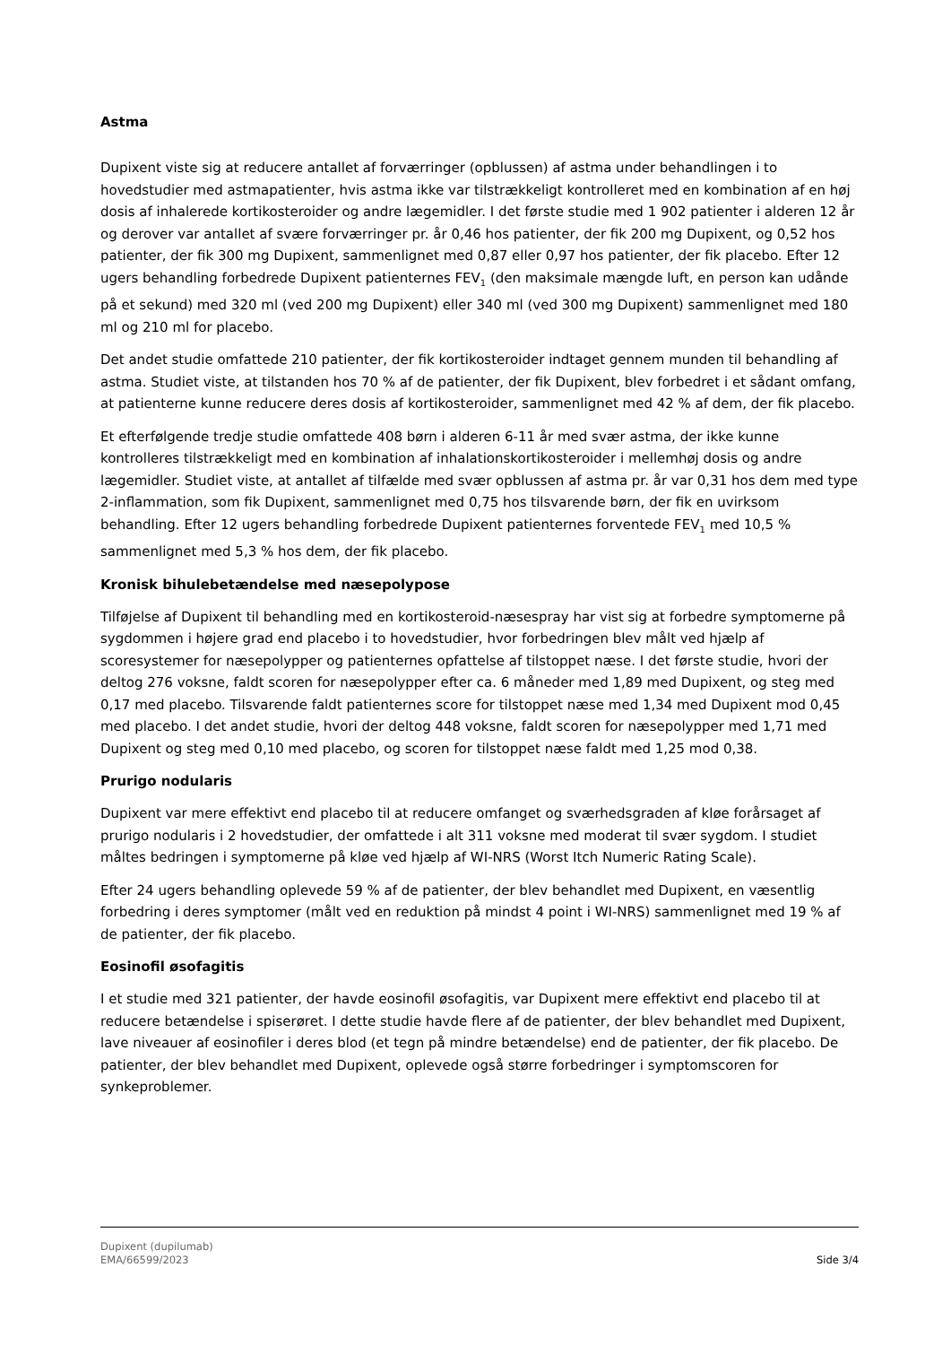Astma
Dupixent viste sig at reducere antallet af forværringer (opblussen) af astma under behandlingen i to hovedstudier med astmapatienter, hvis astma ikke var tilstrækkeligt kontrolleret med en kombination af en høj dosis af inhalerede kortikosteroider og andre lægemidler. I det første studie med 1 902 patienter i alderen 12 år og derover var antallet af svære forværringer pr. år 0,46 hos patienter, der fik 200 mg Dupixent, og 0,52 hos patienter, der fik 300 mg Dupixent, sammenlignet med 0,87 eller 0,97 hos patienter, der fik placebo. Efter 12 ugers behandling forbedrede Dupixent patienternes FEV<sub>1</sub> (den maksimale mængde luft, en person kan udånde på et sekund) med 320 ml (ved 200 mg Dupixent) eller 340 ml (ved 300 mg Dupixent) sammenlignet med 180 ml og 210 ml for placebo.
Det andet studie omfattede 210 patienter, der fik kortikosteroider indtaget gennem munden til behandling af astma. Studiet viste, at tilstanden hos 70 % af de patienter, der fik Dupixent, blev forbedret i et sådant omfang, at patienterne kunne reducere deres dosis af kortikosteroider, sammenlignet med 42 % af dem, der fik placebo.
Et efterfølgende tredje studie omfattede 408 børn i alderen 6-11 år med svær astma, der ikke kunne kontrolleres tilstrækkeligt med en kombination af inhalationskortikosteroider i mellemhøj dosis og andre lægemidler. Studiet viste, at antallet af tilfælde med svær opblussen af astma pr. år var 0,31 hos dem med type 2-inflammation, som fik Dupixent, sammenlignet med 0,75 hos tilsvarende børn, der fik en uvirksom behandling. Efter 12 ugers behandling forbedrede Dupixent patienternes forventede FEV<sub>1</sub> med 10,5 % sammenlignet med 5,3 % hos dem, der fik placebo.
Kronisk bihulebetændelse med næsepolypose
Tilføjelse af Dupixent til behandling med en kortikosteroid-næsespray har vist sig at forbedre symptomerne på sygdommen i højere grad end placebo i to hovedstudier, hvor forbedringen blev målt ved hjælp af scoresystemer for næsepolypper og patienternes opfattelse af tilstoppet næse. I det første studie, hvori der deltog 276 voksne, faldt scoren for næsepolypper efter ca. 6 måneder med 1,89 med Dupixent, og steg med 0,17 med placebo. Tilsvarende faldt patienternes score for tilstoppet næse med 1,34 med Dupixent mod 0,45 med placebo. I det andet studie, hvori der deltog 448 voksne, faldt scoren for næsepolypper med 1,71 med Dupixent og steg med 0,10 med placebo, og scoren for tilstoppet næse faldt med 1,25 mod 0,38.
Prurigo nodularis
Dupixent var mere effektivt end placebo til at reducere omfanget og sværhedsgraden af kløe forårsaget af prurigo nodularis i 2 hovedstudier, der omfattede i alt 311 voksne med moderat til svær sygdom. I studiet måltes bedringen i symptomerne på kløe ved hjælp af WI-NRS (Worst Itch Numeric Rating Scale).
Efter 24 ugers behandling oplevede 59 % af de patienter, der blev behandlet med Dupixent, en væsentlig forbedring i deres symptomer (målt ved en reduktion på mindst 4 point i WI-NRS) sammenlignet med 19 % af de patienter, der fik placebo.
Eosinofil øsofagitis
I et studie med 321 patienter, der havde eosinofil øsofagitis, var Dupixent mere effektivt end placebo til at reducere betændelse i spiserøret. I dette studie havde flere af de patienter, der blev behandlet med Dupixent, lave niveauer af eosinofiler i deres blod (et tegn på mindre betændelse) end de patienter, der fik placebo. De patienter, der blev behandlet med Dupixent, oplevede også større forbedringer i symptomscoren for synkeproblemer.
Dupixent (dupilumab)
EMA/66599/2023
Side 3/4